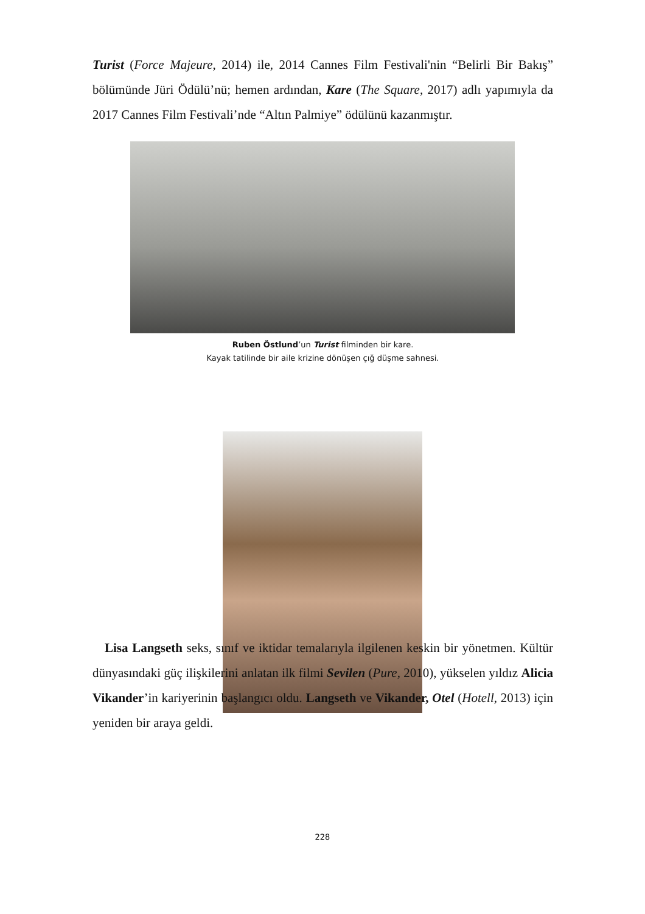Turist (Force Majeure, 2014) ile, 2014 Cannes Film Festivali'nin “Belirli Bir Bakış” bölümünde Jüri Ödülü’nü; hemen ardından, Kare (The Square, 2017) adlı yapımıyla da 2017 Cannes Film Festivali’nde “Altın Palmiye” ödülünü kazanmıştır.
Ruben Östlund’un Turist filminden bir kare.
Kayak tatilinde bir aile krizine dönüşen çığ düşme sahnesi.
Lisa Langseth seks, sınıf ve iktidar temalarıyla ilgilenen keskin bir yönetmen. Kültür dünyasındaki güç ilişkilerini anlatan ilk filmi Sevilen (Pure, 2010), yükselen yıldız Alicia Vikander’in kariyerinin başlangıcı oldu. Langseth ve Vikander, Otel (Hotell, 2013) için yeniden bir araya geldi.
228